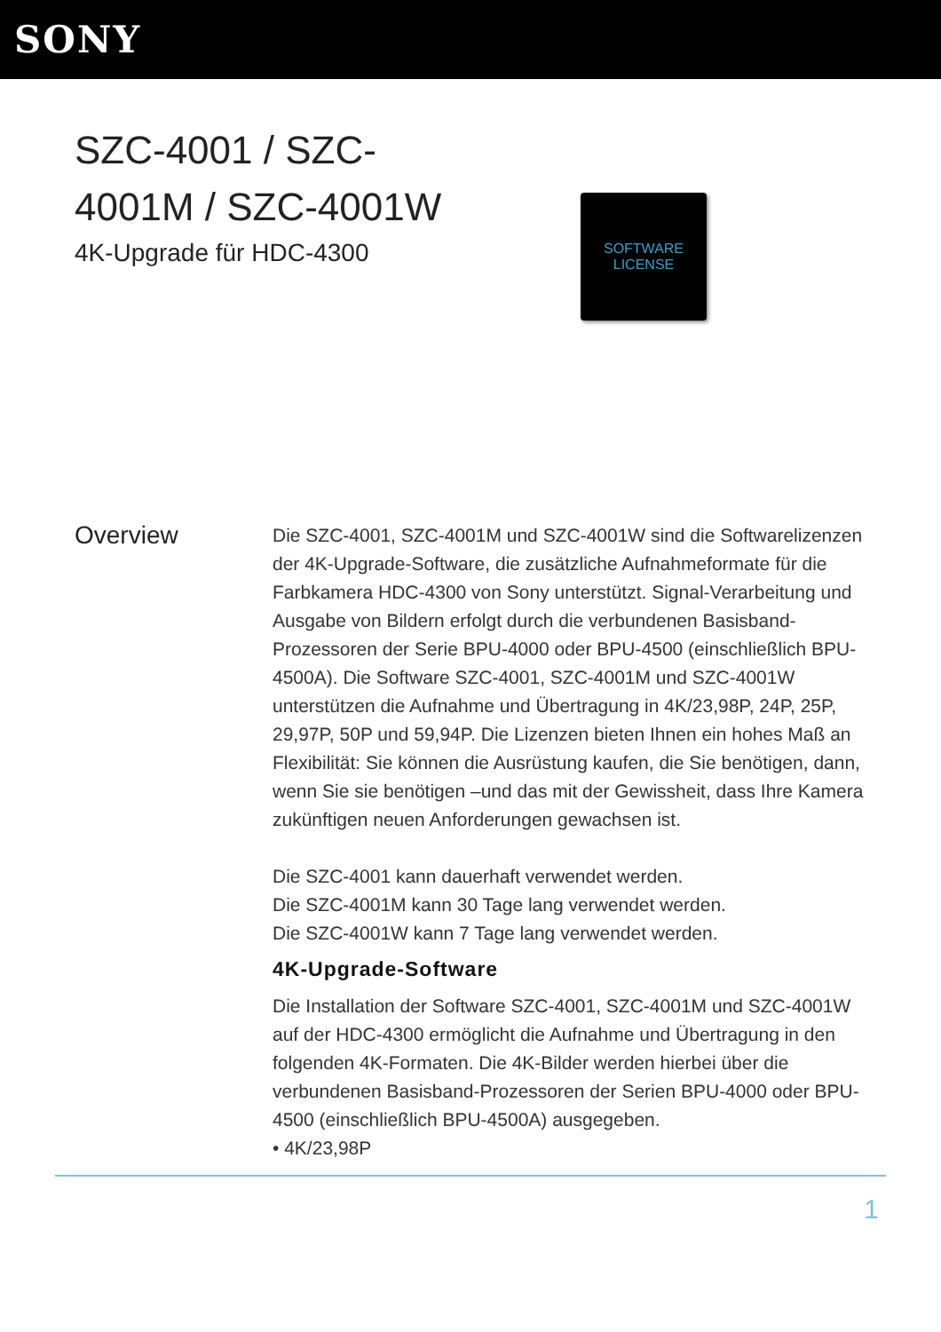SONY
SZC-4001 / SZC-4001M / SZC-4001W
4K-Upgrade für HDC-4300
SOFTWARE
LICENSE
Overview
Die SZC-4001, SZC-4001M und SZC-4001W sind die Softwarelizenzen der 4K-Upgrade-Software, die zusätzliche Aufnahmeformate für die Farbkamera HDC-4300 von Sony unterstützt. Signal-Verarbeitung und Ausgabe von Bildern erfolgt durch die verbundenen Basisband-Prozessoren der Serie BPU-4000 oder BPU-4500 (einschließlich BPU-4500A). Die Software SZC-4001, SZC-4001M und SZC-4001W unterstützen die Aufnahme und Übertragung in 4K/23,98P, 24P, 25P, 29,97P, 50P und 59,94P. Die Lizenzen bieten Ihnen ein hohes Maß an Flexibilität: Sie können die Ausrüstung kaufen, die Sie benötigen, dann, wenn Sie sie benötigen –und das mit der Gewissheit, dass Ihre Kamera zukünftigen neuen Anforderungen gewachsen ist.
Die SZC-4001 kann dauerhaft verwendet werden.
Die SZC-4001M kann 30 Tage lang verwendet werden.
Die SZC-4001W kann 7 Tage lang verwendet werden.
4K-Upgrade-Software
Die Installation der Software SZC-4001, SZC-4001M und SZC-4001W auf der HDC-4300 ermöglicht die Aufnahme und Übertragung in den folgenden 4K-Formaten. Die 4K-Bilder werden hierbei über die verbundenen Basisband-Prozessoren der Serien BPU-4000 oder BPU-4500 (einschließlich BPU-4500A) ausgegeben.
• 4K/23,98P
1